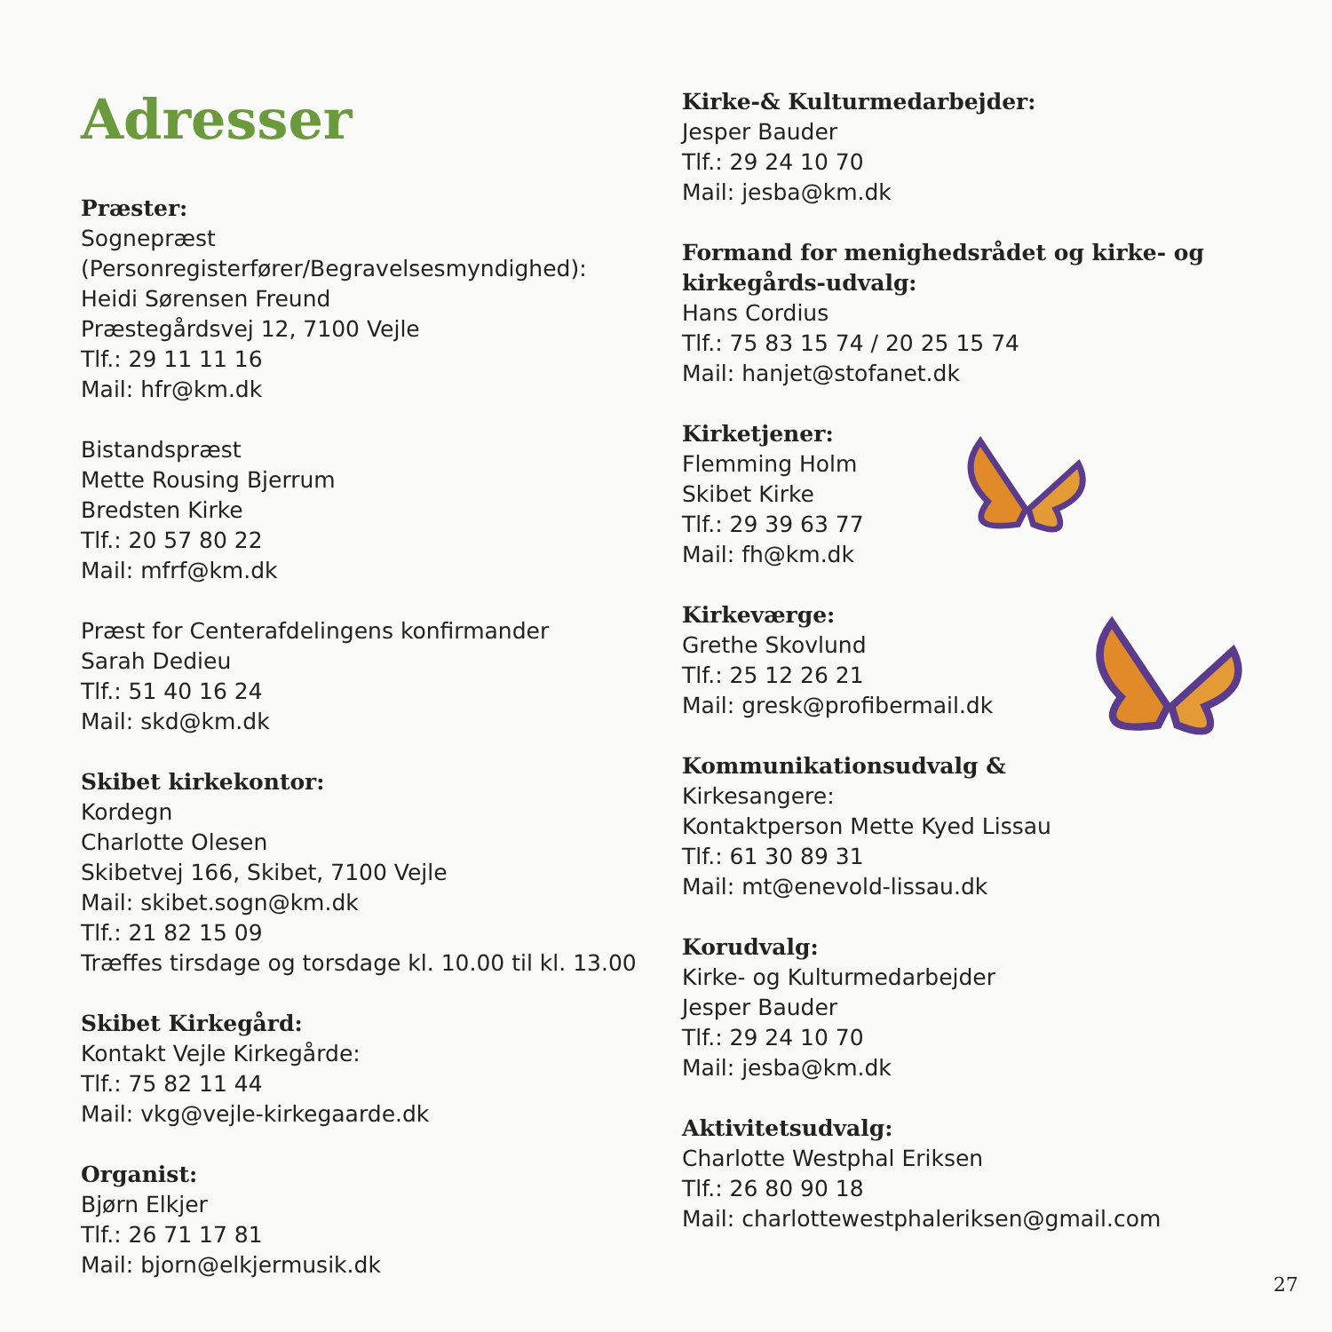Adresser
Præster:
Sognepræst
(Personregisterfører/Begravelsesmyndighed):
Heidi Sørensen Freund
Præstegårdsvej 12, 7100 Vejle
Tlf.: 29 11 11 16
Mail: hfr@km.dk
Bistandspræst
Mette Rousing Bjerrum
Bredsten Kirke
Tlf.: 20 57 80 22
Mail: mfrf@km.dk
Præst for Centerafdelingens konfirmander
Sarah Dedieu
Tlf.: 51 40 16 24
Mail: skd@km.dk
Skibet kirkekontor:
Kordegn
Charlotte Olesen
Skibetvej 166, Skibet, 7100 Vejle
Mail: skibet.sogn@km.dk
Tlf.: 21 82 15 09
Træffes tirsdage og torsdage kl. 10.00 til kl. 13.00
Skibet Kirkegård:
Kontakt Vejle Kirkegårde:
Tlf.: 75 82 11 44
Mail: vkg@vejle-kirkegaarde.dk
Organist:
Bjørn Elkjer
Tlf.: 26 71 17 81
Mail: bjorn@elkjermusik.dk
Kirke-& Kulturmedarbejder:
Jesper Bauder
Tlf.: 29 24 10 70
Mail: jesba@km.dk
Formand for menighedsrådet og kirke- og kirkegårds-udvalg:
Hans Cordius
Tlf.: 75 83 15 74 / 20 25 15 74
Mail: hanjet@stofanet.dk
Kirketjener:
Flemming Holm
Skibet Kirke
Tlf.: 29 39 63 77
Mail: fh@km.dk
Kirkeværge:
Grethe Skovlund
Tlf.: 25 12 26 21
Mail: gresk@profibermail.dk
Kommunikationsudvalg &
Kirkesangere:
Kontaktperson Mette Kyed Lissau
Tlf.: 61 30 89 31
Mail: mt@enevold-lissau.dk
Korudvalg:
Kirke- og Kulturmedarbejder
Jesper Bauder
Tlf.: 29 24 10 70
Mail: jesba@km.dk
Aktivitetsudvalg:
Charlotte Westphal Eriksen
Tlf.: 26 80 90 18
Mail: charlottewestphaleriksen@gmail.com
27